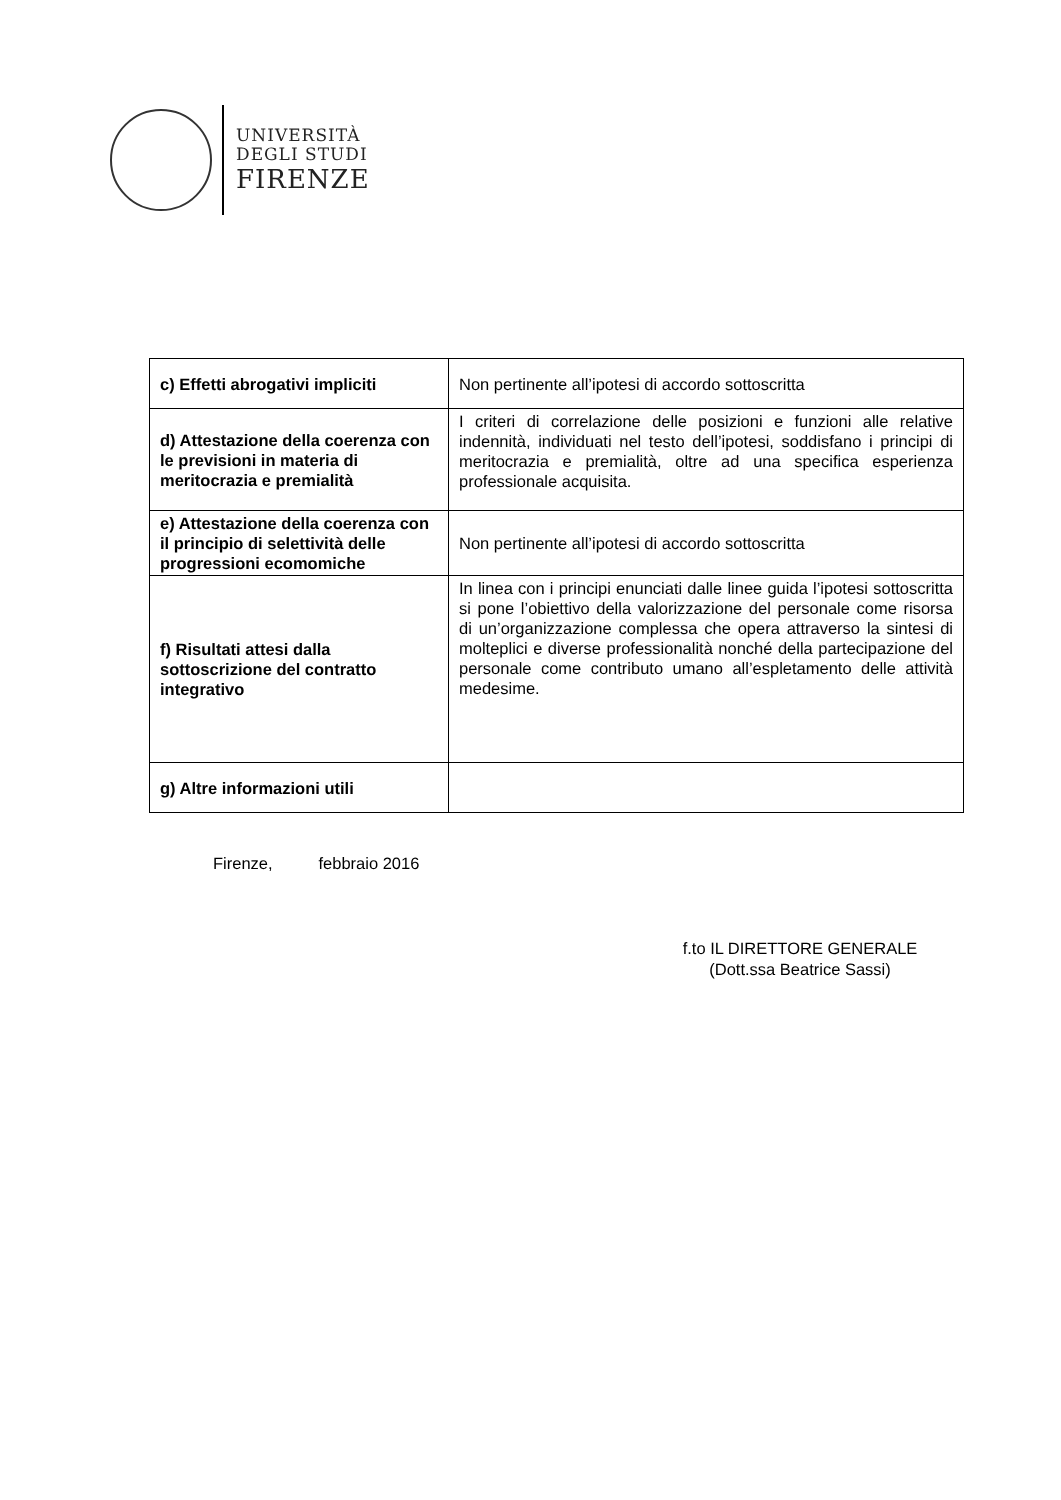UNIVERSITÀ
DEGLI STUDI
FIRENZE
| c) Effetti abrogativi impliciti | Non pertinente all’ipotesi di accordo sottoscritta |
| d) Attestazione della coerenza con le previsioni in materia di meritocrazia e premialità | I criteri di correlazione delle posizioni e funzioni alle relative indennità, individuati nel testo dell’ipotesi, soddisfano i principi di meritocrazia e premialità, oltre ad una specifica esperienza professionale acquisita. |
| e) Attestazione della coerenza con il principio di selettività delle progressioni ecomomiche | Non pertinente all’ipotesi di accordo sottoscritta |
| f) Risultati attesi dalla sottoscrizione del contratto integrativo | In linea con i principi enunciati dalle linee guida l’ipotesi sottoscritta si pone l’obiettivo della valorizzazione del personale come risorsa di un’organizzazione complessa che opera attraverso la sintesi di molteplici e diverse professionalità nonché della partecipazione del personale come contributo umano all’espletamento delle attività medesime. |
| g) Altre informazioni utili | |
Firenze, febbraio 2016
f.to IL DIRETTORE GENERALE
(Dott.ssa Beatrice Sassi)